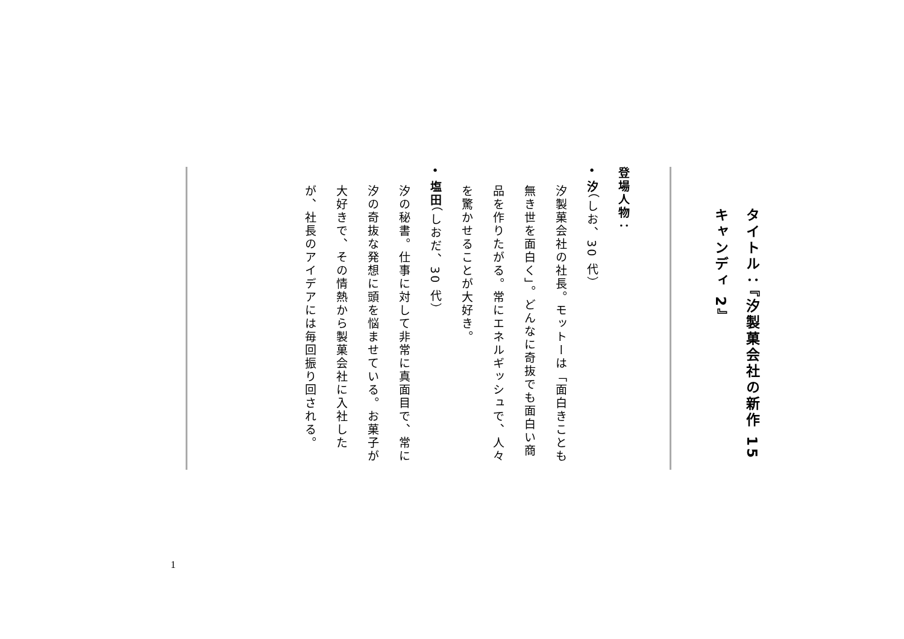タイトル：『汐製菓会社の新作 15 キャンディ 2』
登場人物：
• 汐（しお、30 代）
汐製菓会社の社長。モットーは「面白きことも無き世を面白く」。どんなに奇抜でも面白い商品を作りたがる。常にエネルギッシュで、人々を驚かせることが大好き。
• 塩田（しおだ、30 代）
汐の秘書。仕事に対して非常に真面目で、常に汐の奇抜な発想に頭を悩ませている。お菓子が大好きで、その情熱から製菓会社に入社したが、社長のアイデアには毎回振り回される。
1